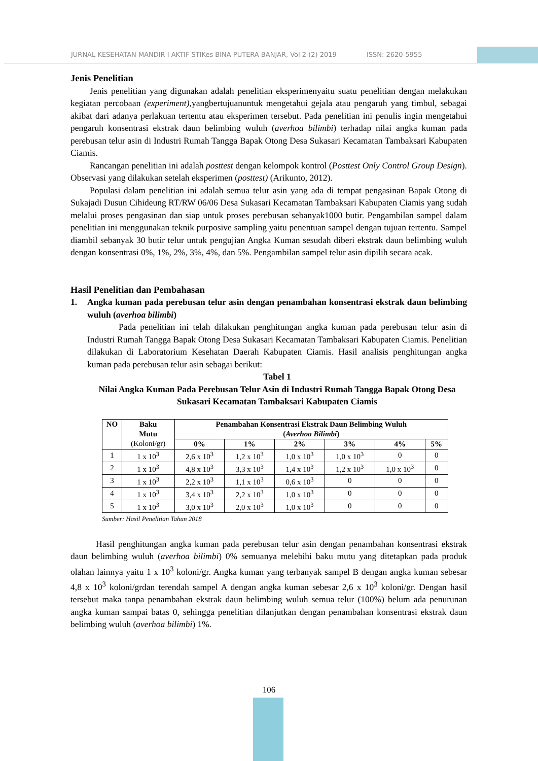JURNAL KESEHATAN MANDIR I AKTIF STIKes BINA PUTERA BANJAR, Vol 2 (2) 2019 ISSN: 2620-5955
Jenis Penelitian
Jenis penelitian yang digunakan adalah penelitian eksperimenyaitu suatu penelitian dengan melakukan kegiatan percobaan (experiment), yangbertujuanuntuk mengetahui gejala atau pengaruh yang timbul, sebagai akibat dari adanya perlakuan tertentu atau eksperimen tersebut. Pada penelitian ini penulis ingin mengetahui pengaruh konsentrasi ekstrak daun belimbing wuluh (averhoa bilimbi) terhadap nilai angka kuman pada perebusan telur asin di Industri Rumah Tangga Bapak Otong Desa Sukasari Kecamatan Tambaksari Kabupaten Ciamis.
Rancangan penelitian ini adalah posttest dengan kelompok kontrol (Posttest Only Control Group Design). Observasi yang dilakukan setelah eksperimen (posttest) (Arikunto, 2012).
Populasi dalam penelitian ini adalah semua telur asin yang ada di tempat pengasinan Bapak Otong di Sukajadi Dusun Cihideung RT/RW 06/06 Desa Sukasari Kecamatan Tambaksari Kabupaten Ciamis yang sudah melalui proses pengasinan dan siap untuk proses perebusan sebanyak1000 butir. Pengambilan sampel dalam penelitian ini menggunakan teknik purposive sampling yaitu penentuan sampel dengan tujuan tertentu. Sampel diambil sebanyak 30 butir telur untuk pengujian Angka Kuman sesudah diberi ekstrak daun belimbing wuluh dengan konsentrasi 0%, 1%, 2%, 3%, 4%, dan 5%. Pengambilan sampel telur asin dipilih secara acak.
Hasil Penelitian dan Pembahasan
1. Angka kuman pada perebusan telur asin dengan penambahan konsentrasi ekstrak daun belimbing wuluh (averhoa bilimbi)
Pada penelitian ini telah dilakukan penghitungan angka kuman pada perebusan telur asin di Industri Rumah Tangga Bapak Otong Desa Sukasari Kecamatan Tambaksari Kabupaten Ciamis. Penelitian dilakukan di Laboratorium Kesehatan Daerah Kabupaten Ciamis. Hasil analisis penghitungan angka kuman pada perebusan telur asin sebagai berikut:
Tabel 1
Nilai Angka Kuman Pada Perebusan Telur Asin di Industri Rumah Tangga Bapak Otong Desa Sukasari Kecamatan Tambaksari Kabupaten Ciamis
| NO | Baku Mutu (Koloni/gr) | Penambahan Konsentrasi Ekstrak Daun Belimbing Wuluh ( Averhoa Bilimbi ) | | | | | |
| --- | --- | --- | --- | --- | --- | --- | --- |
| | | 0% | 1% | 2% | 3% | 4% | 5% |
| 1 | 1 x 10<sup>3</sup> | 2,6 x 10<sup>3</sup> | 1,2 x 10<sup>3</sup> | 1,0 x 10<sup>3</sup> | 1,0 x 10<sup>3</sup> | 0 | 0 |
| 2 | 1 x 10<sup>3</sup> | 4,8 x 10<sup>3</sup> | 3,3 x 10<sup>3</sup> | 1,4 x 10<sup>3</sup> | 1,2 x 10<sup>3</sup> | 1,0 x 10<sup>3</sup> | 0 |
| 3 | 1 x 10<sup>3</sup> | 2,2 x 10<sup>3</sup> | 1,1 x 10<sup>3</sup> | 0,6 x 10<sup>3</sup> | 0 | 0 | 0 |
| 4 | 1 x 10<sup>3</sup> | 3,4 x 10<sup>3</sup> | 2,2 x 10<sup>3</sup> | 1,0 x 10<sup>3</sup> | 0 | 0 | 0 |
| 5 | 1 x 10<sup>3</sup> | 3,0 x 10<sup>3</sup> | 2,0 x 10<sup>3</sup> | 1,0 x 10<sup>3</sup> | 0 | 0 | 0 |
Sumber: Hasil Penelitian Tahun 2018
Hasil penghitungan angka kuman pada perebusan telur asin dengan penambahan konsentrasi ekstrak daun belimbing wuluh (averhoa bilimbi) 0% semuanya melebihi baku mutu yang ditetapkan pada produk olahan lainnya yaitu 1 x 10<sup>3</sup> koloni/gr. Angka kuman yang terbanyak sampel B dengan angka kuman sebesar 4,8 x 10<sup>3</sup> koloni/grdan terendah sampel A dengan angka kuman sebesar 2,6 x 10<sup>3</sup> koloni/gr. Dengan hasil tersebut maka tanpa penambahan ekstrak daun belimbing wuluh semua telur (100%) belum ada penurunan angka kuman sampai batas 0, sehingga penelitian dilanjutkan dengan penambahan konsentrasi ekstrak daun belimbing wuluh (averhoa bilimbi) 1%.
106